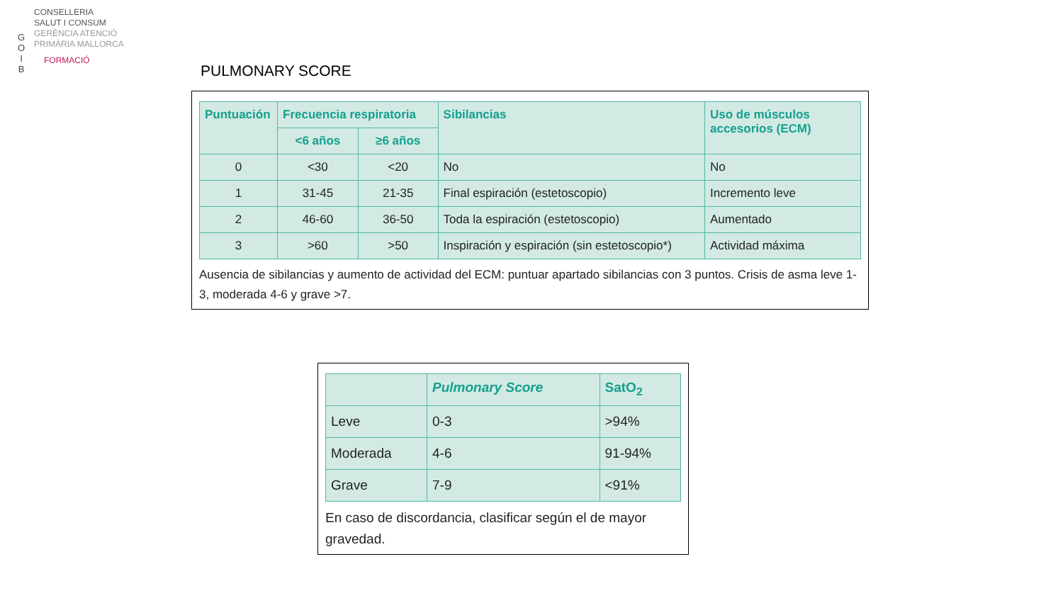G
O
I
B
CONSELLERIA
SALUT I CONSUM
GERÈNCIA ATENCIÓ
PRIMÀRIA MALLORCA
FORMACIÓ
PULMONARY SCORE
| Puntuación | Frecuencia respiratoria | | Sibilancias | Uso de músculos accesorios (ECM) |
| --- | --- | --- | --- | --- |
| | <6 años | ≥6 años | | |
| 0 | <30 | <20 | No | No |
| 1 | 31-45 | 21-35 | Final espiración (estetoscopio) | Incremento leve |
| 2 | 46-60 | 36-50 | Toda la espiración (estetoscopio) | Aumentado |
| 3 | >60 | >50 | Inspiración y espiración (sin estetoscopio*) | Actividad máxima |
Ausencia de sibilancias y aumento de actividad del ECM: puntuar apartado sibilancias con 3 puntos. Crisis de asma leve 1-3, moderada 4-6 y grave >7.
| | Pulmonary Score | SatO<sub>2</sub> |
| --- | --- | --- |
| Leve | 0-3 | >94% |
| Moderada | 4-6 | 91-94% |
| Grave | 7-9 | <91% |
En caso de discordancia, clasificar según el de mayor gravedad.